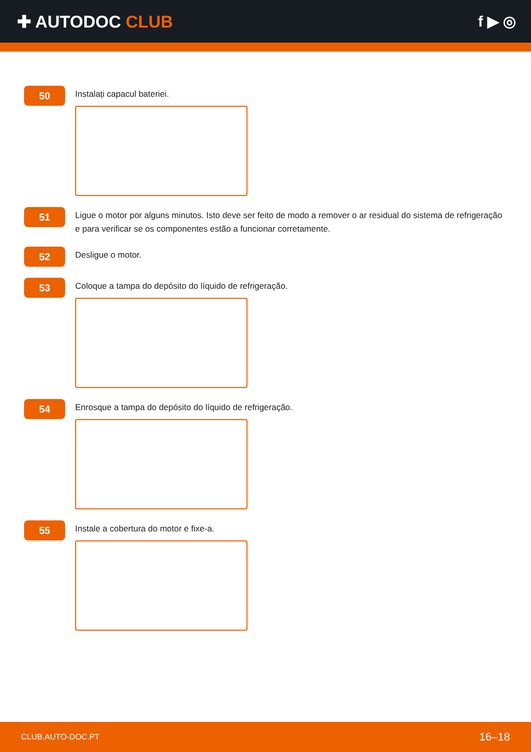✚ AUTODOC CLUB f ▶ ◎
50
Instalați capacul bateriei.
51
Ligue o motor por alguns minutos. Isto deve ser feito de modo a remover o ar residual do sistema de refrigeração e para verificar se os componentes estão a funcionar corretamente.
52
Desligue o motor.
53
Coloque a tampa do depósito do líquido de refrigeração.
54
Enrosque a tampa do depósito do líquido de refrigeração.
55
Instale a cobertura do motor e fixe-a.
CLUB.AUTO-DOC.PT 16–18